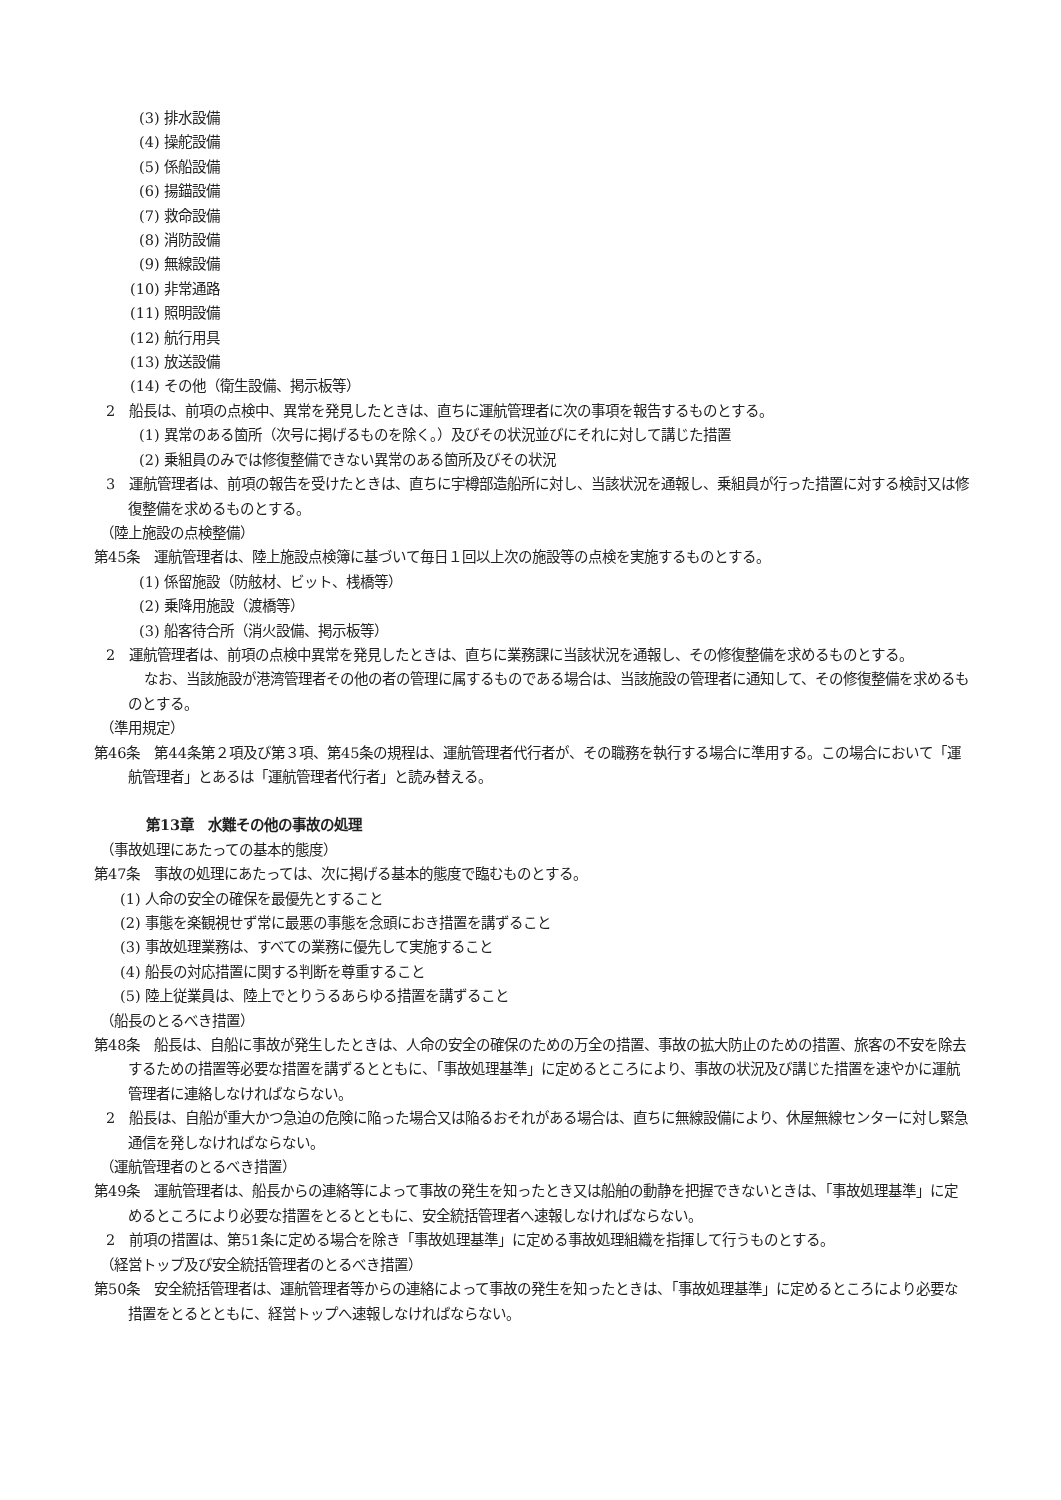(3) 排水設備
(4) 操舵設備
(5) 係船設備
(6) 揚錨設備
(7) 救命設備
(8) 消防設備
(9) 無線設備
(10) 非常通路
(11) 照明設備
(12) 航行用具
(13) 放送設備
(14) その他（衛生設備、掲示板等）
2　船長は、前項の点検中、異常を発見したときは、直ちに運航管理者に次の事項を報告するものとする。
(1) 異常のある箇所（次号に掲げるものを除く。）及びその状況並びにそれに対して講じた措置
(2) 乗組員のみでは修復整備できない異常のある箇所及びその状況
3　運航管理者は、前項の報告を受けたときは、直ちに宇樽部造船所に対し、当該状況を通報し、乗組員が行った措置に対する検討又は修復整備を求めるものとする。
（陸上施設の点検整備）
第45条　運航管理者は、陸上施設点検簿に基づいて毎日１回以上次の施設等の点検を実施するものとする。
(1) 係留施設（防舷材、ビット、桟橋等）
(2) 乗降用施設（渡橋等）
(3) 船客待合所（消火設備、掲示板等）
2　運航管理者は、前項の点検中異常を発見したときは、直ちに業務課に当該状況を通報し、その修復整備を求めるものとする。
なお、当該施設が港湾管理者その他の者の管理に属するものである場合は、当該施設の管理者に通知して、その修復整備を求めるものとする。
（準用規定）
第46条　第44条第２項及び第３項、第45条の規程は、運航管理者代行者が、その職務を執行する場合に準用する。この場合において「運航管理者」とあるは「運航管理者代行者」と読み替える。
第13章　水難その他の事故の処理
（事故処理にあたっての基本的態度）
第47条　事故の処理にあたっては、次に掲げる基本的態度で臨むものとする。
(1) 人命の安全の確保を最優先とすること
(2) 事態を楽観視せず常に最悪の事態を念頭におき措置を講ずること
(3) 事故処理業務は、すべての業務に優先して実施すること
(4) 船長の対応措置に関する判断を尊重すること
(5) 陸上従業員は、陸上でとりうるあらゆる措置を講ずること
（船長のとるべき措置）
第48条　船長は、自船に事故が発生したときは、人命の安全の確保のための万全の措置、事故の拡大防止のための措置、旅客の不安を除去するための措置等必要な措置を講ずるとともに、「事故処理基準」に定めるところにより、事故の状況及び講じた措置を速やかに運航管理者に連絡しなければならない。
2　船長は、自船が重大かつ急迫の危険に陥った場合又は陥るおそれがある場合は、直ちに無線設備により、休屋無線センターに対し緊急通信を発しなければならない。
（運航管理者のとるべき措置）
第49条　運航管理者は、船長からの連絡等によって事故の発生を知ったとき又は船舶の動静を把握できないときは、「事故処理基準」に定めるところにより必要な措置をとるとともに、安全統括管理者へ速報しなければならない。
2　前項の措置は、第51条に定める場合を除き「事故処理基準」に定める事故処理組織を指揮して行うものとする。
（経営トップ及び安全統括管理者のとるべき措置）
第50条　安全統括管理者は、運航管理者等からの連絡によって事故の発生を知ったときは、「事故処理基準」に定めるところにより必要な措置をとるとともに、経営トップへ速報しなければならない。